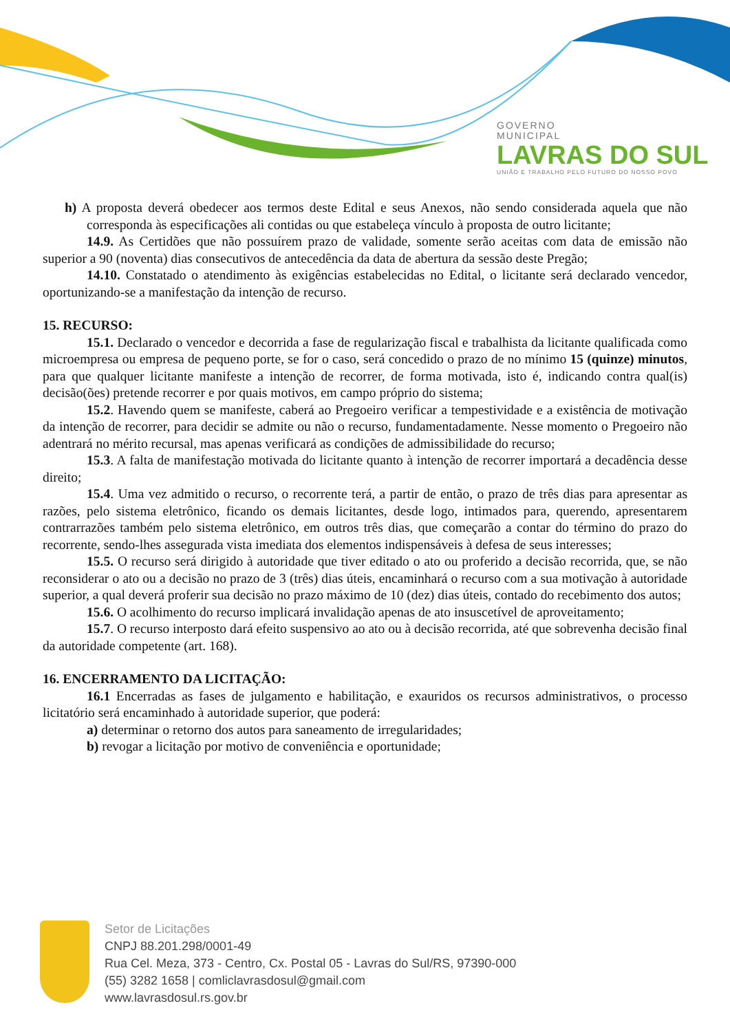GOVERNO
MUNICIPAL
LAVRAS DO SUL
UNIÃO E TRABALHO PELO FUTURO DO NOSSO POVO
h) A proposta deverá obedecer aos termos deste Edital e seus Anexos, não sendo considerada aquela que não corresponda às especificações ali contidas ou que estabeleça vínculo à proposta de outro licitante;
14.9. As Certidões que não possuírem prazo de validade, somente serão aceitas com data de emissão não superior a 90 (noventa) dias consecutivos de antecedência da data de abertura da sessão deste Pregão;
14.10. Constatado o atendimento às exigências estabelecidas no Edital, o licitante será declarado vencedor, oportunizando-se a manifestação da intenção de recurso.
15. RECURSO:
15.1. Declarado o vencedor e decorrida a fase de regularização fiscal e trabalhista da licitante qualificada como microempresa ou empresa de pequeno porte, se for o caso, será concedido o prazo de no mínimo 15 (quinze) minutos, para que qualquer licitante manifeste a intenção de recorrer, de forma motivada, isto é, indicando contra qual(is) decisão(ões) pretende recorrer e por quais motivos, em campo próprio do sistema;
15.2. Havendo quem se manifeste, caberá ao Pregoeiro verificar a tempestividade e a existência de motivação da intenção de recorrer, para decidir se admite ou não o recurso, fundamentadamente. Nesse momento o Pregoeiro não adentrará no mérito recursal, mas apenas verificará as condições de admissibilidade do recurso;
15.3. A falta de manifestação motivada do licitante quanto à intenção de recorrer importará a decadência desse direito;
15.4. Uma vez admitido o recurso, o recorrente terá, a partir de então, o prazo de três dias para apresentar as razões, pelo sistema eletrônico, ficando os demais licitantes, desde logo, intimados para, querendo, apresentarem contrarrazões também pelo sistema eletrônico, em outros três dias, que começarão a contar do término do prazo do recorrente, sendo-lhes assegurada vista imediata dos elementos indispensáveis à defesa de seus interesses;
15.5. O recurso será dirigido à autoridade que tiver editado o ato ou proferido a decisão recorrida, que, se não reconsiderar o ato ou a decisão no prazo de 3 (três) dias úteis, encaminhará o recurso com a sua motivação à autoridade superior, a qual deverá proferir sua decisão no prazo máximo de 10 (dez) dias úteis, contado do recebimento dos autos;
15.6. O acolhimento do recurso implicará invalidação apenas de ato insuscetível de aproveitamento;
15.7. O recurso interposto dará efeito suspensivo ao ato ou à decisão recorrida, até que sobrevenha decisão final da autoridade competente (art. 168).
16. ENCERRAMENTO DA LICITAÇÃO:
16.1 Encerradas as fases de julgamento e habilitação, e exauridos os recursos administrativos, o processo licitatório será encaminhado à autoridade superior, que poderá:
a) determinar o retorno dos autos para saneamento de irregularidades;
b) revogar a licitação por motivo de conveniência e oportunidade;
Setor de Licitações
CNPJ 88.201.298/0001-49
Rua Cel. Meza, 373 - Centro, Cx. Postal 05 - Lavras do Sul/RS, 97390-000
(55) 3282 1658 | comliclavrasdosul@gmail.com
www.lavrasdosul.rs.gov.br